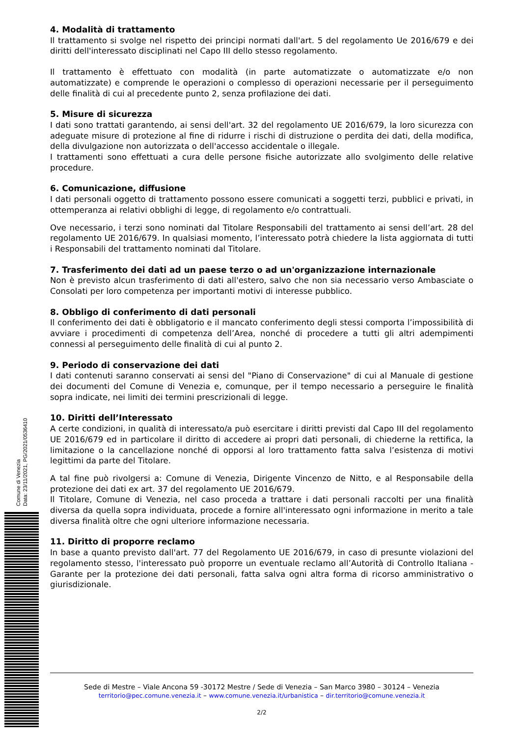4. Modalità di trattamento
Il trattamento si svolge nel rispetto dei principi normati dall'art. 5 del regolamento Ue 2016/679 e dei diritti dell'interessato disciplinati nel Capo III dello stesso regolamento.
Il trattamento è effettuato con modalità (in parte automatizzate o automatizzate e/o non automatizzate) e comprende le operazioni o complesso di operazioni necessarie per il perseguimento delle finalità di cui al precedente punto 2, senza profilazione dei dati.
5. Misure di sicurezza
I dati sono trattati garantendo, ai sensi dell'art. 32 del regolamento UE 2016/679, la loro sicurezza con adeguate misure di protezione al fine di ridurre i rischi di distruzione o perdita dei dati, della modifica, della divulgazione non autorizzata o dell'accesso accidentale o illegale.
I trattamenti sono effettuati a cura delle persone fisiche autorizzate allo svolgimento delle relative procedure.
6. Comunicazione, diffusione
I dati personali oggetto di trattamento possono essere comunicati a soggetti terzi, pubblici e privati, in ottemperanza ai relativi obblighi di legge, di regolamento e/o contrattuali.
Ove necessario, i terzi sono nominati dal Titolare Responsabili del trattamento ai sensi dell’art. 28 del regolamento UE 2016/679. In qualsiasi momento, l’interessato potrà chiedere la lista aggiornata di tutti i Responsabili del trattamento nominati dal Titolare.
7. Trasferimento dei dati ad un paese terzo o ad un'organizzazione internazionale
Non è previsto alcun trasferimento di dati all'estero, salvo che non sia necessario verso Ambasciate o Consolati per loro competenza per importanti motivi di interesse pubblico.
8. Obbligo di conferimento di dati personali
Il conferimento dei dati è obbligatorio e il mancato conferimento degli stessi comporta l’impossibilità di avviare i procedimenti di competenza dell’Area, nonché di procedere a tutti gli altri adempimenti connessi al perseguimento delle finalità di cui al punto 2.
9. Periodo di conservazione dei dati
I dati contenuti saranno conservati ai sensi del "Piano di Conservazione" di cui al Manuale di gestione dei documenti del Comune di Venezia e, comunque, per il tempo necessario a perseguire le finalità sopra indicate, nei limiti dei termini prescrizionali di legge.
10. Diritti dell’Interessato
A certe condizioni, in qualità di interessato/a può esercitare i diritti previsti dal Capo III del regolamento UE 2016/679 ed in particolare il diritto di accedere ai propri dati personali, di chiederne la rettifica, la limitazione o la cancellazione nonché di opporsi al loro trattamento fatta salva l’esistenza di motivi legittimi da parte del Titolare.
A tal fine può rivolgersi a: Comune di Venezia, Dirigente Vincenzo de Nitto, e al Responsabile della protezione dei dati ex art. 37 del regolamento UE 2016/679.
Il Titolare, Comune di Venezia, nel caso proceda a trattare i dati personali raccolti per una finalità diversa da quella sopra individuata, procede a fornire all'interessato ogni informazione in merito a tale diversa finalità oltre che ogni ulteriore informazione necessaria.
11. Diritto di proporre reclamo
In base a quanto previsto dall'art. 77 del Regolamento UE 2016/679, in caso di presunte violazioni del regolamento stesso, l'interessato può proporre un eventuale reclamo all’Autorità di Controllo Italiana - Garante per la protezione dei dati personali, fatta salva ogni altra forma di ricorso amministrativo o giurisdizionale.
Comune di Venezia
Data: 23/11/2021, PG/2021/0536410
Sede di Mestre – Viale Ancona 59 -30172 Mestre / Sede di Venezia – San Marco 3980 – 30124 – Venezia
territorio@pec.comune.venezia.it – www.comune.venezia.it/urbanistica – dir.territorio@comune.venezia.it
2/2